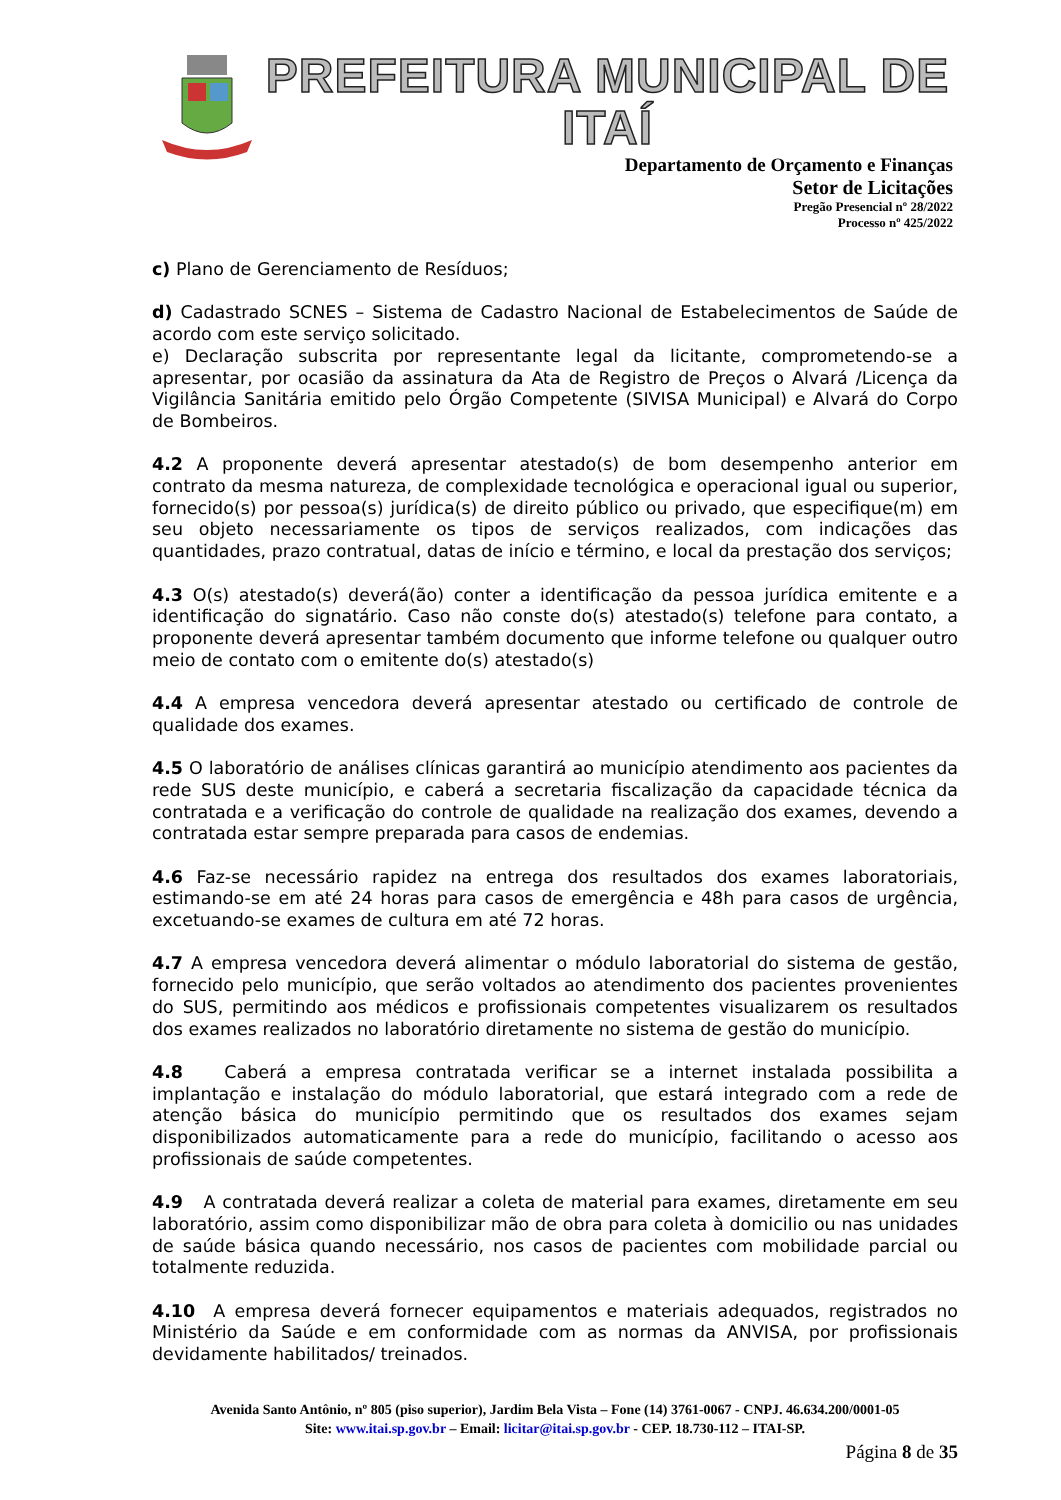PREFEITURA MUNICIPAL DE ITAÍ
Departamento de Orçamento e Finanças
Setor de Licitações
Pregão Presencial nº 28/2022
Processo nº 425/2022
c) Plano de Gerenciamento de Resíduos;
d) Cadastrado SCNES – Sistema de Cadastro Nacional de Estabelecimentos de Saúde de acordo com este serviço solicitado.
e) Declaração subscrita por representante legal da licitante, comprometendo-se a apresentar, por ocasião da assinatura da Ata de Registro de Preços o Alvará /Licença da Vigilância Sanitária emitido pelo Órgão Competente (SIVISA Municipal) e Alvará do Corpo de Bombeiros.
4.2 A proponente deverá apresentar atestado(s) de bom desempenho anterior em contrato da mesma natureza, de complexidade tecnológica e operacional igual ou superior, fornecido(s) por pessoa(s) jurídica(s) de direito público ou privado, que especifique(m) em seu objeto necessariamente os tipos de serviços realizados, com indicações das quantidades, prazo contratual, datas de início e término, e local da prestação dos serviços;
4.3 O(s) atestado(s) deverá(ão) conter a identificação da pessoa jurídica emitente e a identificação do signatário. Caso não conste do(s) atestado(s) telefone para contato, a proponente deverá apresentar também documento que informe telefone ou qualquer outro meio de contato com o emitente do(s) atestado(s)
4.4 A empresa vencedora deverá apresentar atestado ou certificado de controle de qualidade dos exames.
4.5 O laboratório de análises clínicas garantirá ao município atendimento aos pacientes da rede SUS deste município, e caberá a secretaria fiscalização da capacidade técnica da contratada e a verificação do controle de qualidade na realização dos exames, devendo a contratada estar sempre preparada para casos de endemias.
4.6 Faz-se necessário rapidez na entrega dos resultados dos exames laboratoriais, estimando-se em até 24 horas para casos de emergência e 48h para casos de urgência, excetuando-se exames de cultura em até 72 horas.
4.7 A empresa vencedora deverá alimentar o módulo laboratorial do sistema de gestão, fornecido pelo município, que serão voltados ao atendimento dos pacientes provenientes do SUS, permitindo aos médicos e profissionais competentes visualizarem os resultados dos exames realizados no laboratório diretamente no sistema de gestão do município.
4.8 Caberá a empresa contratada verificar se a internet instalada possibilita a implantação e instalação do módulo laboratorial, que estará integrado com a rede de atenção básica do município permitindo que os resultados dos exames sejam disponibilizados automaticamente para a rede do município, facilitando o acesso aos profissionais de saúde competentes.
4.9 A contratada deverá realizar a coleta de material para exames, diretamente em seu laboratório, assim como disponibilizar mão de obra para coleta à domicilio ou nas unidades de saúde básica quando necessário, nos casos de pacientes com mobilidade parcial ou totalmente reduzida.
4.10 A empresa deverá fornecer equipamentos e materiais adequados, registrados no Ministério da Saúde e em conformidade com as normas da ANVISA, por profissionais devidamente habilitados/ treinados.
Avenida Santo Antônio, nº 805 (piso superior), Jardim Bela Vista – Fone (14) 3761-0067 - CNPJ. 46.634.200/0001-05
Site: www.itai.sp.gov.br – Email: licitar@itai.sp.gov.br - CEP. 18.730-112 – ITAI-SP.
Página 8 de 35